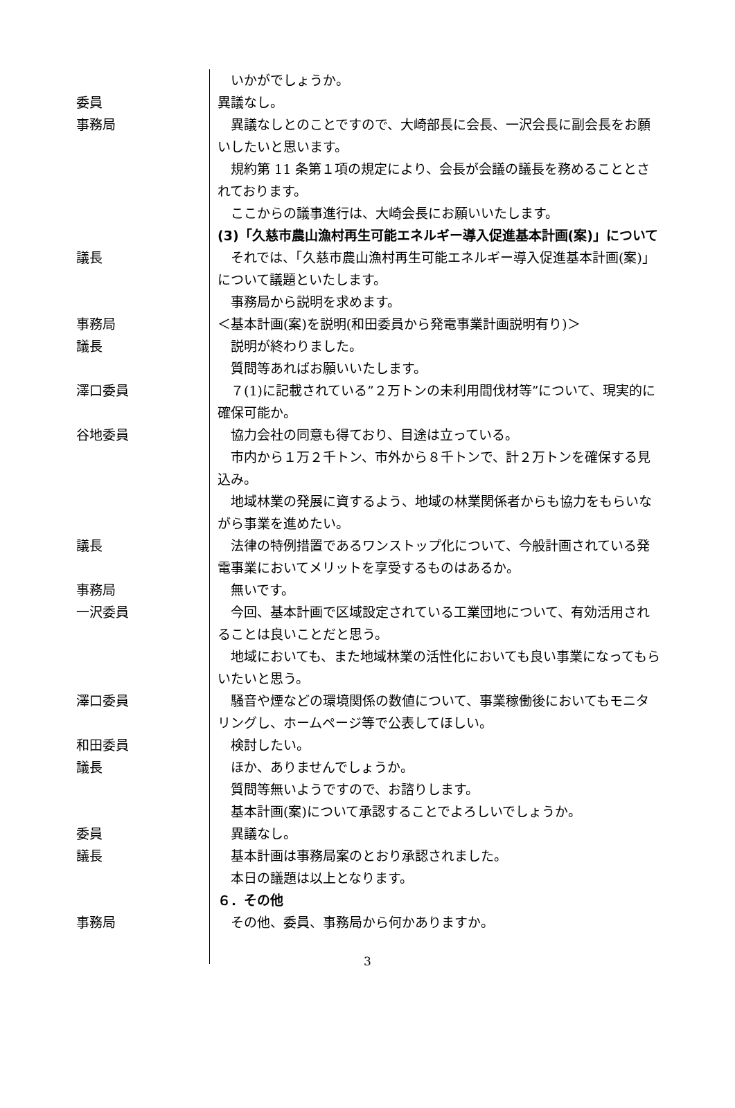いかがでしょうか。
委員 異議なし。
事務局 　異議なしとのことですので、大崎部長に会長、一沢会長に副会長をお願いしたいと思います。
　規約第 11 条第１項の規定により、会長が会議の議長を務めることとされております。
　ここからの議事進行は、大崎会長にお願いいたします。
(3)「久慈市農山漁村再生可能エネルギー導入促進基本計画(案)」について
議長 　それでは、「久慈市農山漁村再生可能エネルギー導入促進基本計画(案)」について議題といたします。
　事務局から説明を求めます。
事務局 ＜基本計画(案)を説明(和田委員から発電事業計画説明有り)＞
議長 　説明が終わりました。
　質問等あればお願いいたします。
澤口委員 　７(1)に記載されている”２万トンの未利用間伐材等”について、現実的に確保可能か。
谷地委員 　協力会社の同意も得ており、目途は立っている。
　市内から１万２千トン、市外から８千トンで、計２万トンを確保する見込み。
　地域林業の発展に資するよう、地域の林業関係者からも協力をもらいながら事業を進めたい。
議長 　法律の特例措置であるワンストップ化について、今般計画されている発電事業においてメリットを享受するものはあるか。
事務局 　無いです。
一沢委員 　今回、基本計画で区域設定されている工業団地について、有効活用されることは良いことだと思う。
　地域においても、また地域林業の活性化においても良い事業になってもらいたいと思う。
澤口委員 　騒音や煙などの環境関係の数値について、事業稼働後においてもモニタリングし、ホームページ等で公表してほしい。
和田委員 　検討したい。
議長 　ほか、ありませんでしょうか。
　質問等無いようですので、お諮りします。
　基本計画(案)について承認することでよろしいでしょうか。
委員 　異議なし。
議長 　基本計画は事務局案のとおり承認されました。
　本日の議題は以上となります。
６．その他
事務局 　その他、委員、事務局から何かありますか。
3